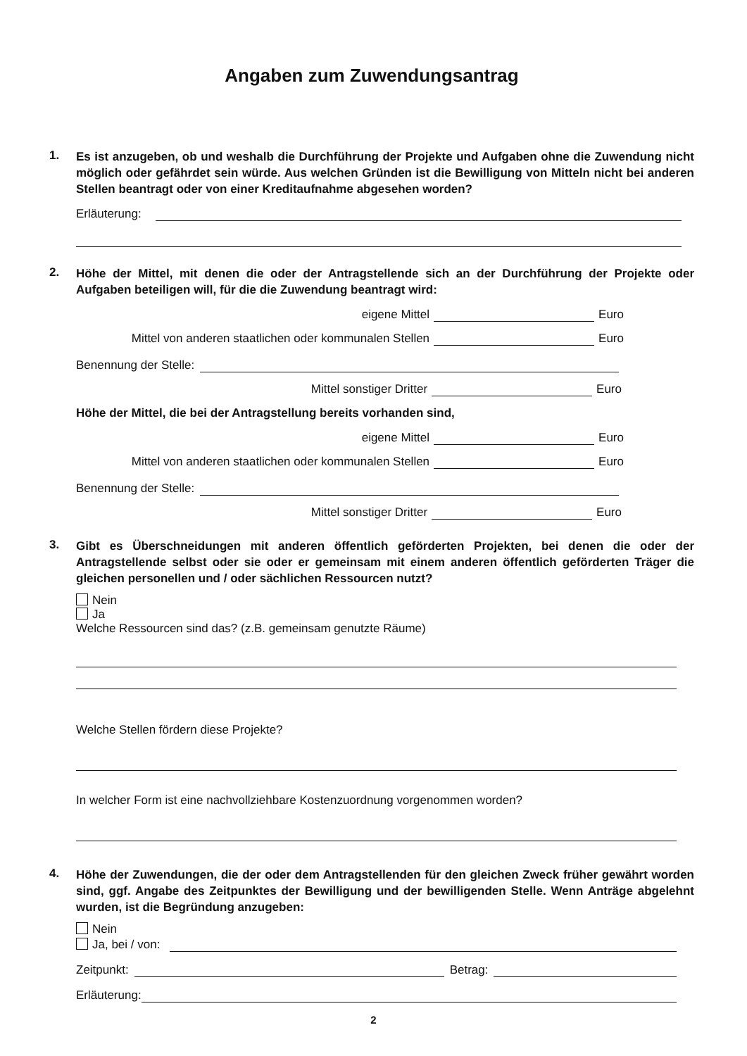Angaben zum Zuwendungsantrag
1.
Es ist anzugeben, ob und weshalb die Durchführung der Projekte und Aufgaben ohne die Zuwendung nicht möglich oder gefährdet sein würde. Aus welchen Gründen ist die Bewilligung von Mitteln nicht bei anderen Stellen beantragt oder von einer Kreditaufnahme abgesehen worden?
Erläuterung:
2.
Höhe der Mittel, mit denen die oder der Antragstellende sich an der Durchführung der Projekte oder Aufgaben beteiligen will, für die die Zuwendung beantragt wird:
eigene Mittel Euro
Mittel von anderen staatlichen oder kommunalen Stellen Euro
Benennung der Stelle:
Mittel sonstiger Dritter Euro
Höhe der Mittel, die bei der Antragstellung bereits vorhanden sind,
eigene Mittel Euro
Mittel von anderen staatlichen oder kommunalen Stellen Euro
Benennung der Stelle:
Mittel sonstiger Dritter Euro
3.
Gibt es Überschneidungen mit anderen öffentlich geförderten Projekten, bei denen die oder der Antragstellende selbst oder sie oder er gemeinsam mit einem anderen öffentlich geförderten Träger die gleichen personellen und / oder sächlichen Ressourcen nutzt?
Nein
Ja
Welche Ressourcen sind das? (z.B. gemeinsam genutzte Räume)
Welche Stellen fördern diese Projekte?
In welcher Form ist eine nachvollziehbare Kostenzuordnung vorgenommen worden?
4.
Höhe der Zuwendungen, die der oder dem Antragstellenden für den gleichen Zweck früher gewährt worden sind, ggf. Angabe des Zeitpunktes der Bewilligung und der bewilligenden Stelle. Wenn Anträge abgelehnt wurden, ist die Begründung anzugeben:
Nein
Ja, bei / von:
Zeitpunkt: Betrag:
Erläuterung:
2